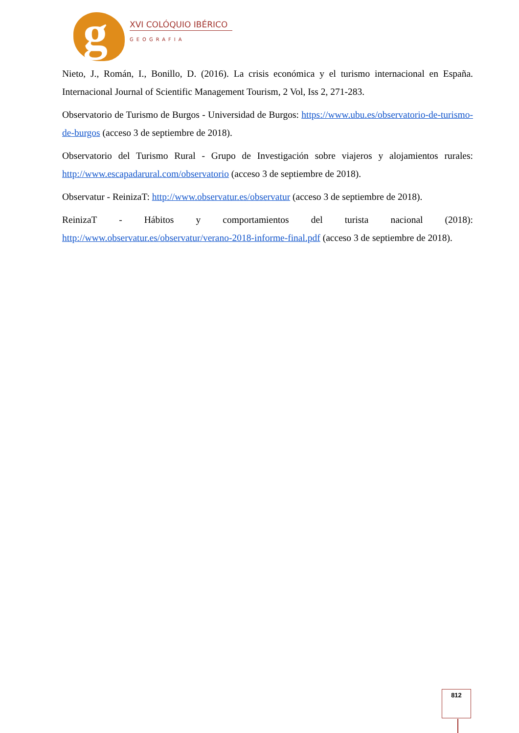g XVI COLÓQUIO IBÉRICO
GEOGRAFIA
Nieto, J., Román, I., Bonillo, D. (2016). La crisis económica y el turismo internacional en España. Internacional Journal of Scientific Management Tourism, 2 Vol, Iss 2, 271-283.
Observatorio de Turismo de Burgos - Universidad de Burgos: https://www.ubu.es/observatorio-de-turismo-de-burgos (acceso 3 de septiembre de 2018).
Observatorio del Turismo Rural - Grupo de Investigación sobre viajeros y alojamientos rurales: http://www.escapadarural.com/observatorio (acceso 3 de septiembre de 2018).
Observatur - ReinizaT: http://www.observatur.es/observatur (acceso 3 de septiembre de 2018).
ReinizaT - Hábitos y comportamientos del turista nacional (2018): http://www.observatur.es/observatur/verano-2018-informe-final.pdf (acceso 3 de septiembre de 2018).
812